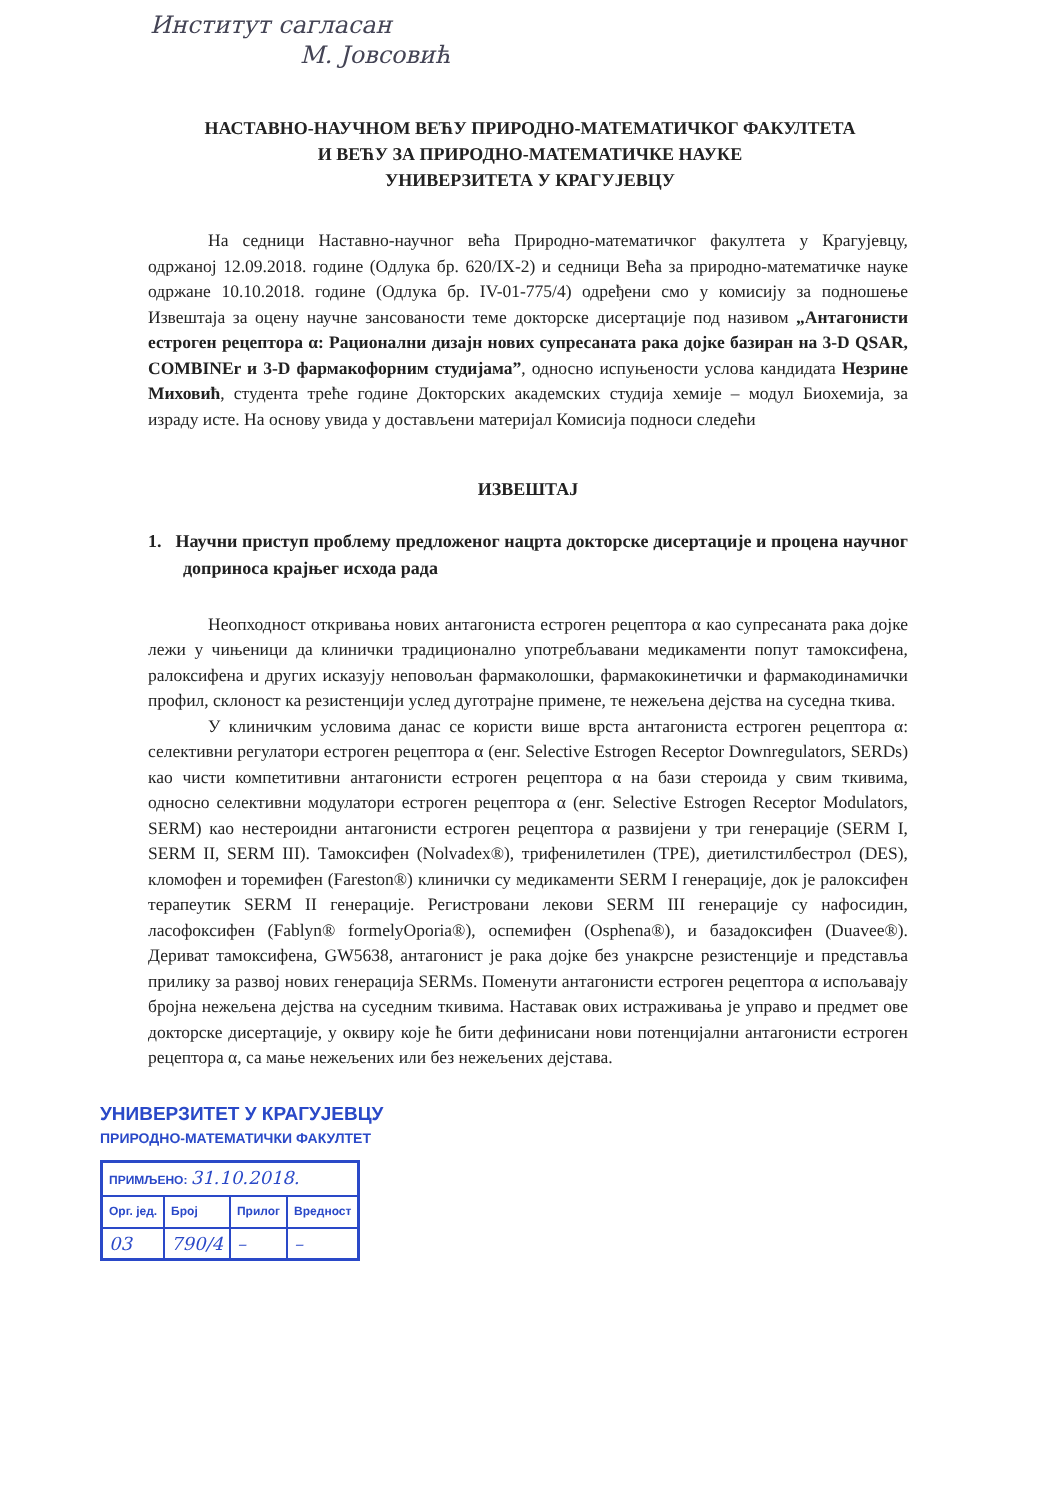Институт саглаcан
М. Јовсовић
НАСТАВНО-НАУЧНОМ ВЕЋУ ПРИРОДНО-МАТЕМАТИЧКОГ ФАКУЛТЕТА
И ВЕЋУ ЗА ПРИРОДНО-МАТЕМАТИЧКЕ НАУКЕ
УНИВЕРЗИТЕТА У КРАГУЈЕВЦУ
На седници Наставно-научног већа Природно-математичког факултета у Крагујевцу, одржаној 12.09.2018. године (Одлука бр. 620/IX-2) и седници Већа за природно-математичке науке одржане 10.10.2018. године (Одлука бр. IV-01-775/4) одређени смо у комисију за подношење Извештаја за оцену научне зансованости теме докторске дисертације под називом „Антагонисти естроген рецептора α: Рационални дизајн нових супресаната рака дојке базиран на 3-D QSAR, COMBINEr и 3-D фармакофорним студијама”, односно испуњености услова кандидата Незрине Миховић, студента треће године Докторских академских студија хемије – модул Биохемија, за израду исте. На основу увида у достављени материјал Комисија подноси следећи
ИЗВЕШТАЈ
1. Научни приступ проблему предложеног нацрта докторске дисертације и процена научног доприноса крајњег исхода рада
Неопходност откривања нових антагониста естроген рецептора α као супресаната рака дојке лежи у чињеници да клинички традиционално употребљавани медикаменти попут тамоксифена, ралоксифена и других исказују неповољан фармаколошки, фармакокинетички и фармакодинамички профил, склоност ка резистенцији услед дуготрајне примене, те нежељена дејства на суседна ткива.
У клиничким условима данас се користи више врста антагониста естроген рецептора α: селективни регулатори естроген рецептора α (енг. Selective Estrogen Receptor Downregulators, SERDs) као чисти компетитивни антагонисти естроген рецептора α на бази стероида у свим ткивима, односно селективни модулатори естроген рецептора α (енг. Selective Estrogen Receptor Modulators, SERM) као нестероидни антагонисти естроген рецептора α развијени у три генерације (SERM I, SERM II, SERM III). Тамоксифен (Nolvadex®), трифенилетилен (TPE), диетилстилбестрол (DES), кломофен и торемифен (Fareston®) клинички су медикаменти SERM I генерације, док је ралоксифен терапеутик SERM II генерације. Регистровани лекови SERM III генерације су нафосидин, ласофоксифен (Fablyn® formelyOporia®), оспемифен (Osphena®), и базадоксифен (Duavee®). Дериват тамоксифена, GW5638, антагонист је рака дојке без унакрсне резистенције и представља прилику за развој нових генерација SERMs. Поменути антагонисти естроген рецептора α испољавају бројна нежељена дејства на суседним ткивима. Наставак ових истраживања је управо и предмет ове докторске дисертације, у оквиру које ће бити дефинисани нови потенцијални антагонисти естроген рецептора α, са мање нежељених или без нежељених дејстава.
УНИВЕРЗИТЕТ У КРАГУЈЕВЦУ
ПРИРОДНО-МАТЕМАТИЧКИ ФАКУЛТЕТ
| ПРИМЉЕНО: 31.10.2018. | | | |
| Орг. јед. | Број | Прилог | Вредност |
| 03 | 790/4 | – | – |